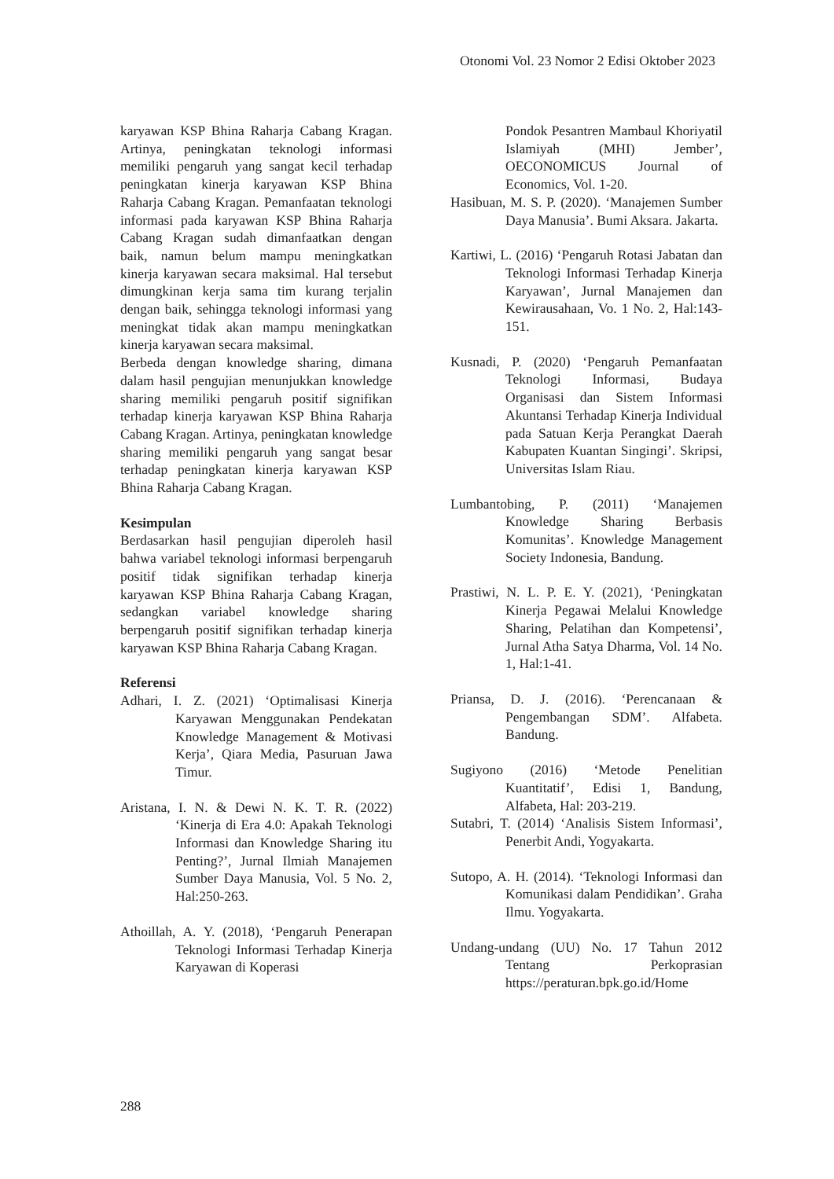Otonomi Vol. 23 Nomor 2 Edisi Oktober 2023
karyawan KSP Bhina Raharja Cabang Kragan. Artinya, peningkatan teknologi informasi memiliki pengaruh yang sangat kecil terhadap peningkatan kinerja karyawan KSP Bhina Raharja Cabang Kragan. Pemanfaatan teknologi informasi pada karyawan KSP Bhina Raharja Cabang Kragan sudah dimanfaatkan dengan baik, namun belum mampu meningkatkan kinerja karyawan secara maksimal. Hal tersebut dimungkinan kerja sama tim kurang terjalin dengan baik, sehingga teknologi informasi yang meningkat tidak akan mampu meningkatkan kinerja karyawan secara maksimal.
Berbeda dengan knowledge sharing, dimana dalam hasil pengujian menunjukkan knowledge sharing memiliki pengaruh positif signifikan terhadap kinerja karyawan KSP Bhina Raharja Cabang Kragan. Artinya, peningkatan knowledge sharing memiliki pengaruh yang sangat besar terhadap peningkatan kinerja karyawan KSP Bhina Raharja Cabang Kragan.
Kesimpulan
Berdasarkan hasil pengujian diperoleh hasil bahwa variabel teknologi informasi berpengaruh positif tidak signifikan terhadap kinerja karyawan KSP Bhina Raharja Cabang Kragan, sedangkan variabel knowledge sharing berpengaruh positif signifikan terhadap kinerja karyawan KSP Bhina Raharja Cabang Kragan.
Referensi
Adhari, I. Z. (2021) ‘Optimalisasi Kinerja Karyawan Menggunakan Pendekatan Knowledge Management & Motivasi Kerja’, Qiara Media, Pasuruan Jawa Timur.
Aristana, I. N. & Dewi N. K. T. R. (2022) ‘Kinerja di Era 4.0: Apakah Teknologi Informasi dan Knowledge Sharing itu Penting?’, Jurnal Ilmiah Manajemen Sumber Daya Manusia, Vol. 5 No. 2, Hal:250-263.
Athoillah, A. Y. (2018), ‘Pengaruh Penerapan Teknologi Informasi Terhadap Kinerja Karyawan di Koperasi
Pondok Pesantren Mambaul Khoriyatil Islamiyah (MHI) Jember’, OECONOMICUS Journal of Economics, Vol. 1-20.
Hasibuan, M. S. P. (2020). ‘Manajemen Sumber Daya Manusia’. Bumi Aksara. Jakarta.
Kartiwi, L. (2016) ‘Pengaruh Rotasi Jabatan dan Teknologi Informasi Terhadap Kinerja Karyawan’, Jurnal Manajemen dan Kewirausahaan, Vo. 1 No. 2, Hal:143-151.
Kusnadi, P. (2020) ‘Pengaruh Pemanfaatan Teknologi Informasi, Budaya Organisasi dan Sistem Informasi Akuntansi Terhadap Kinerja Individual pada Satuan Kerja Perangkat Daerah Kabupaten Kuantan Singingi’. Skripsi, Universitas Islam Riau.
Lumbantobing, P. (2011) ‘Manajemen Knowledge Sharing Berbasis Komunitas’. Knowledge Management Society Indonesia, Bandung.
Prastiwi, N. L. P. E. Y. (2021), ‘Peningkatan Kinerja Pegawai Melalui Knowledge Sharing, Pelatihan dan Kompetensi’, Jurnal Atha Satya Dharma, Vol. 14 No. 1, Hal:1-41.
Priansa, D. J. (2016). ‘Perencanaan & Pengembangan SDM’. Alfabeta. Bandung.
Sugiyono (2016) ‘Metode Penelitian Kuantitatif’, Edisi 1, Bandung, Alfabeta, Hal: 203-219.
Sutabri, T. (2014) ‘Analisis Sistem Informasi’, Penerbit Andi, Yogyakarta.
Sutopo, A. H. (2014). ‘Teknologi Informasi dan Komunikasi dalam Pendidikan’. Graha Ilmu. Yogyakarta.
Undang-undang (UU) No. 17 Tahun 2012 Tentang Perkoprasian https://peraturan.bpk.go.id/Home
288